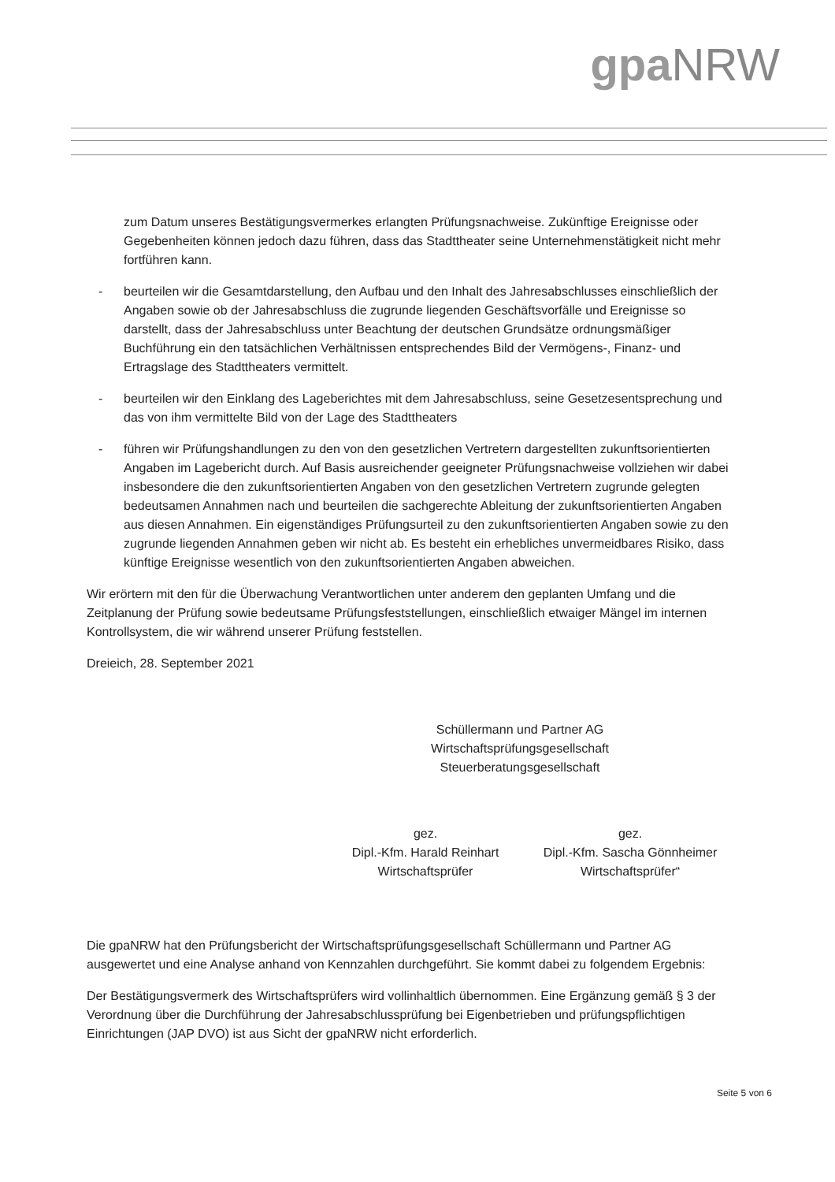gpa NRW
zum Datum unseres Bestätigungsvermerkes erlangten Prüfungsnachweise. Zukünftige Ereignisse oder Gegebenheiten können jedoch dazu führen, dass das Stadttheater seine Unternehmenstätigkeit nicht mehr fortführen kann.
- beurteilen wir die Gesamtdarstellung, den Aufbau und den Inhalt des Jahresabschlusses einschließlich der Angaben sowie ob der Jahresabschluss die zugrunde liegenden Geschäftsvorfälle und Ereignisse so darstellt, dass der Jahresabschluss unter Beachtung der deutschen Grundsätze ordnungsmäßiger Buchführung ein den tatsächlichen Verhältnissen entsprechendes Bild der Vermögens-, Finanz- und Ertragslage des Stadttheaters vermittelt.
- beurteilen wir den Einklang des Lageberichtes mit dem Jahresabschluss, seine Gesetzesentsprechung und das von ihm vermittelte Bild von der Lage des Stadttheaters
- führen wir Prüfungshandlungen zu den von den gesetzlichen Vertretern dargestellten zukunftsorientierten Angaben im Lagebericht durch. Auf Basis ausreichender geeigneter Prüfungsnachweise vollziehen wir dabei insbesondere die den zukunftsorientierten Angaben von den gesetzlichen Vertretern zugrunde gelegten bedeutsamen Annahmen nach und beurteilen die sachgerechte Ableitung der zukunftsorientierten Angaben aus diesen Annahmen. Ein eigenständiges Prüfungsurteil zu den zukunftsorientierten Angaben sowie zu den zugrunde liegenden Annahmen geben wir nicht ab. Es besteht ein erhebliches unvermeidbares Risiko, dass künftige Ereignisse wesentlich von den zukunftsorientierten Angaben abweichen.
Wir erörtern mit den für die Überwachung Verantwortlichen unter anderem den geplanten Umfang und die Zeitplanung der Prüfung sowie bedeutsame Prüfungsfeststellungen, einschließlich etwaiger Mängel im internen Kontrollsystem, die wir während unserer Prüfung feststellen.
Dreieich, 28. September 2021
Schüllermann und Partner AG
Wirtschaftsprüfungsgesellschaft
Steuerberatungsgesellschaft
gez.
Dipl.-Kfm. Harald Reinhart
Wirtschaftsprüfer
gez.
Dipl.-Kfm. Sascha Gönnheimer
Wirtschaftsprüfer“
Die gpaNRW hat den Prüfungsbericht der Wirtschaftsprüfungsgesellschaft Schüllermann und Partner AG ausgewertet und eine Analyse anhand von Kennzahlen durchgeführt. Sie kommt dabei zu folgendem Ergebnis:
Der Bestätigungsvermerk des Wirtschaftsprüfers wird vollinhaltlich übernommen. Eine Ergänzung gemäß § 3 der Verordnung über die Durchführung der Jahresabschlussprüfung bei Eigenbetrieben und prüfungspflichtigen Einrichtungen (JAP DVO) ist aus Sicht der gpaNRW nicht erforderlich.
Seite 5 von 6